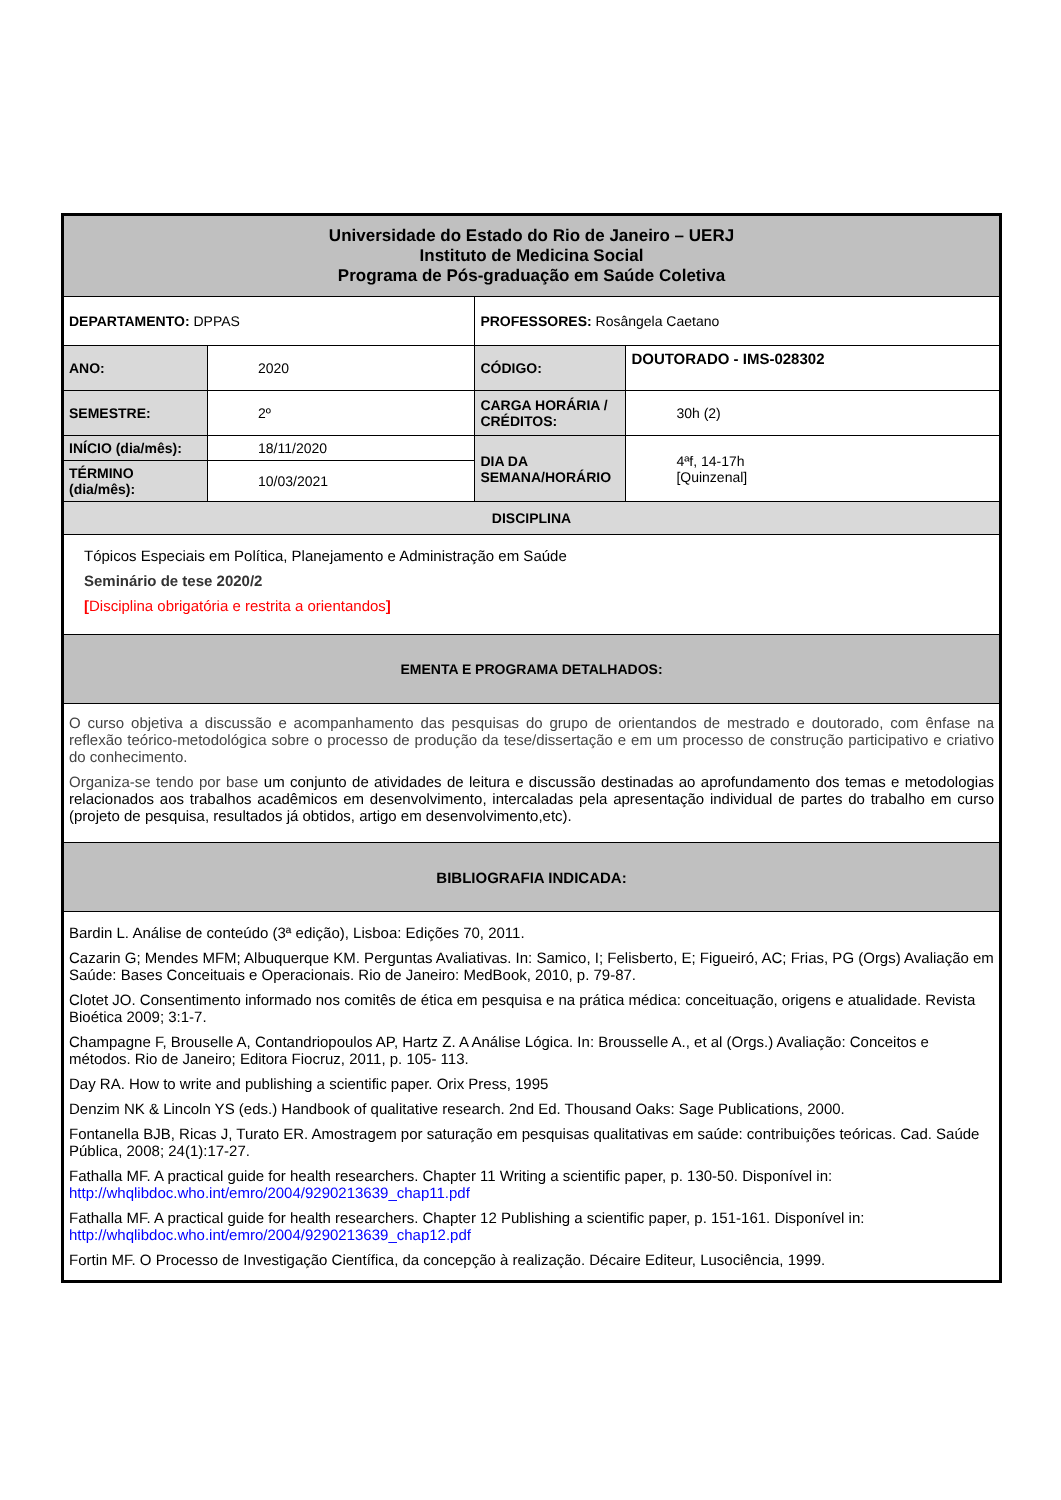| Universidade do Estado do Rio de Janeiro – UERJ Instituto de Medicina Social Programa de Pós-graduação em Saúde Coletiva | | | |
| DEPARTAMENTO: DPPAS | | PROFESSORES: Rosângela Caetano | |
| ANO: | 2020 | CÓDIGO: | DOUTORADO - IMS-028302 |
| SEMESTRE: | 2º | CARGA HORÁRIA / CRÉDITOS: | 30h (2) |
| INÍCIO (dia/mês): | 18/11/2020 | DIA DA SEMANA/HORÁRIO | 4ªf, 14-17h [Quinzenal] |
| TÉRMINO (dia/mês): | 10/03/2021 | | |
| DISCIPLINA | | | |
| Tópicos Especiais em Política, Planejamento e Administração em Saúde Seminário de tese 2020/2 [ Disciplina obrigatória e restrita a orientandos ] | | | |
| EMENTA E PROGRAMA DETALHADOS: | | | |
| O curso objetiva a discussão e acompanhamento das pesquisas do grupo de orientandos de mestrado e doutorado, com ênfase na reflexão teórico-metodológica sobre o processo de produção da tese/dissertação e em um processo de construção participativo e criativo do conhecimento. Organiza-se tendo por base um conjunto de atividades de leitura e discussão destinadas ao aprofundamento dos temas e metodologias relacionados aos trabalhos acadêmicos em desenvolvimento, intercaladas pela apresentação individual de partes do trabalho em curso (projeto de pesquisa, resultados já obtidos, artigo em desenvolvimento,etc). | | | |
| BIBLIOGRAFIA INDICADA: | | | |
| Bardin L. Análise de conteúdo (3ª edição), Lisboa: Edições 70, 2011. Cazarin G; Mendes MFM; Albuquerque KM. Perguntas Avaliativas. In: Samico, I; Felisberto, E; Figueiró, AC; Frias, PG (Orgs) Avaliação em Saúde: Bases Conceituais e Operacionais. Rio de Janeiro: MedBook, 2010, p. 79-87. Clotet JO. Consentimento informado nos comitês de ética em pesquisa e na prática médica: conceituação, origens e atualidade. Revista Bioética 2009; 3:1-7. Champagne F, Brouselle A, Contandriopoulos AP, Hartz Z. A Análise Lógica. In: Brousselle A., et al (Orgs.) Avaliação: Conceitos e métodos. Rio de Janeiro; Editora Fiocruz, 2011, p. 105- 113. Day RA. How to write and publishing a scientific paper. Orix Press, 1995 Denzim NK & Lincoln YS (eds.) Handbook of qualitative research. 2nd Ed. Thousand Oaks: Sage Publications, 2000. Fontanella BJB, Ricas J, Turato ER. Amostragem por saturação em pesquisas qualitativas em saúde: contribuições teóricas. Cad. Saúde Pública, 2008; 24(1):17-27. Fathalla MF. A practical guide for health researchers. Chapter 11 Writing a scientific paper, p. 130-50. Disponível in: http://whqlibdoc.who.int/emro/2004/9290213639_chap11.pdf Fathalla MF. A practical guide for health researchers. Chapter 12 Publishing a scientific paper, p. 151-161. Disponível in: http://whqlibdoc.who.int/emro/2004/9290213639_chap12.pdf Fortin MF. O Processo de Investigação Científica, da concepção à realização. Décaire Editeur, Lusociência, 1999. | | | |